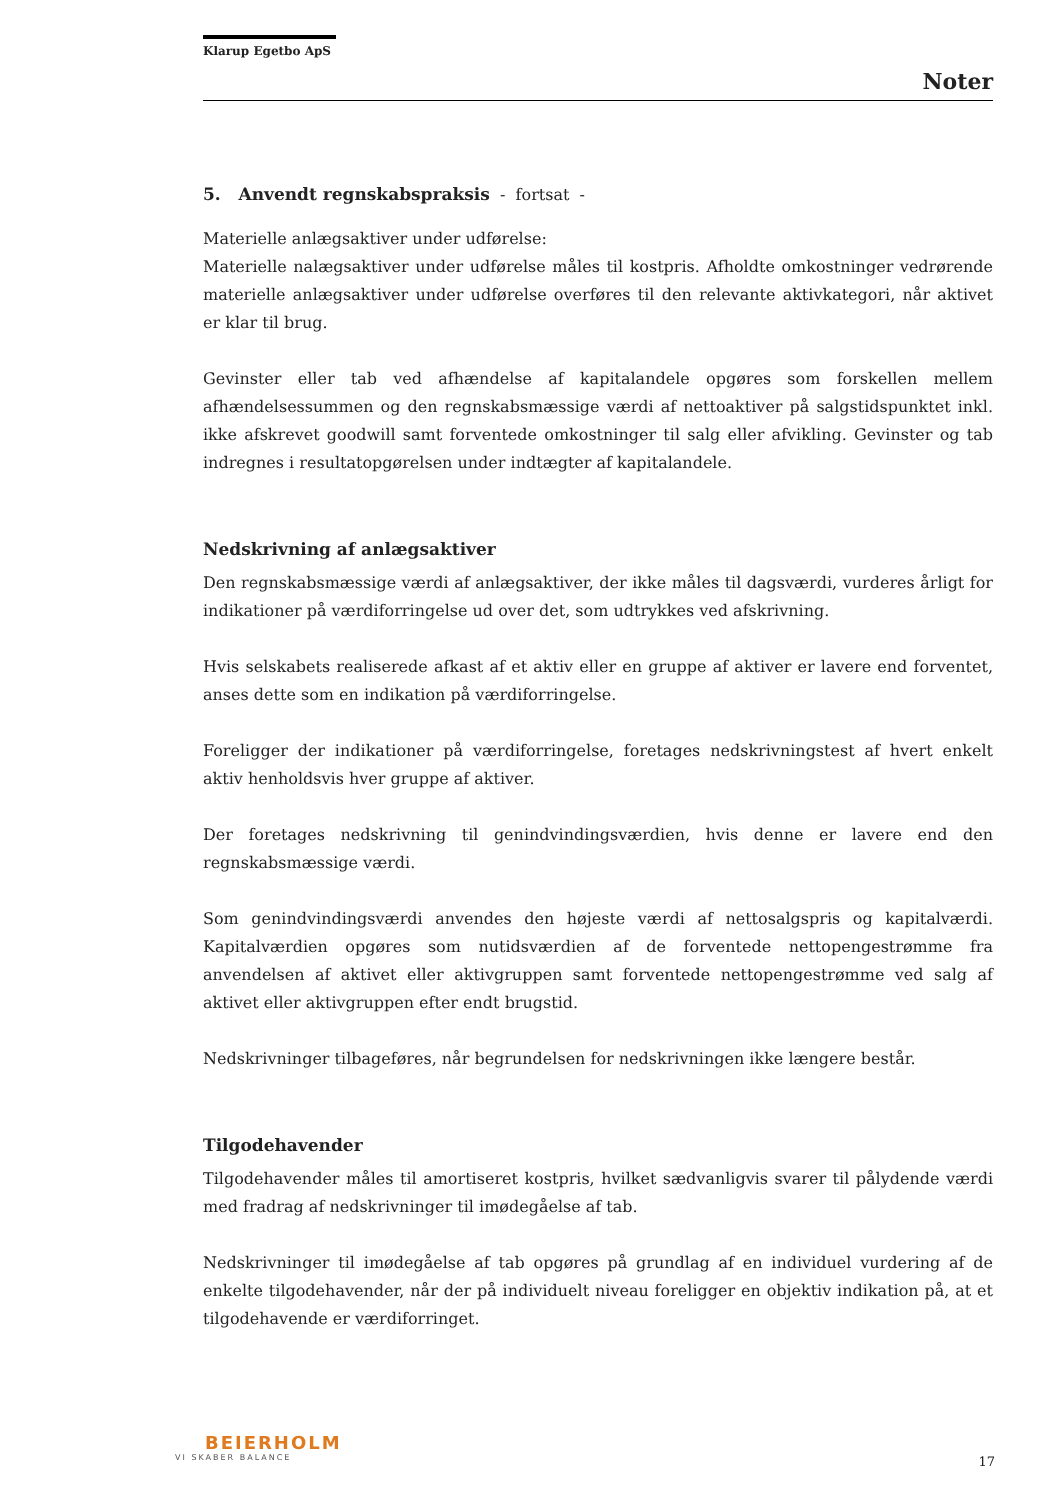Klarup Egetbo ApS
Noter
5. Anvendt regnskabspraksis - fortsat -
Materielle anlægsaktiver under udførelse:
Materielle nalægsaktiver under udførelse måles til kostpris. Afholdte omkostninger vedrørende materielle anlægsaktiver under udførelse overføres til den relevante aktivkategori, når aktivet er klar til brug.
Gevinster eller tab ved afhændelse af kapitalandele opgøres som forskellen mellem afhændelsessummen og den regnskabsmæssige værdi af nettoaktiver på salgstidspunktet inkl. ikke afskrevet goodwill samt forventede omkostninger til salg eller afvikling. Gevinster og tab indregnes i resultatopgørelsen under indtægter af kapitalandele.
Nedskrivning af anlægsaktiver
Den regnskabsmæssige værdi af anlægsaktiver, der ikke måles til dagsværdi, vurderes årligt for indikationer på værdiforringelse ud over det, som udtrykkes ved afskrivning.
Hvis selskabets realiserede afkast af et aktiv eller en gruppe af aktiver er lavere end forventet, anses dette som en indikation på værdiforringelse.
Foreligger der indikationer på værdiforringelse, foretages nedskrivningstest af hvert enkelt aktiv henholdsvis hver gruppe af aktiver.
Der foretages nedskrivning til genindvindingsværdien, hvis denne er lavere end den regnskabsmæssige værdi.
Som genindvindingsværdi anvendes den højeste værdi af nettosalgspris og kapitalværdi. Kapitalværdien opgøres som nutidsværdien af de forventede nettopengestrømme fra anvendelsen af aktivet eller aktivgruppen samt forventede nettopengestrømme ved salg af aktivet eller aktivgruppen efter endt brugstid.
Nedskrivninger tilbageføres, når begrundelsen for nedskrivningen ikke længere består.
Tilgodehavender
Tilgodehavender måles til amortiseret kostpris, hvilket sædvanligvis svarer til pålydende værdi med fradrag af nedskrivninger til imødegåelse af tab.
Nedskrivninger til imødegåelse af tab opgøres på grundlag af en individuel vurdering af de enkelte tilgodehavender, når der på individuelt niveau foreligger en objektiv indikation på, at et tilgodehavende er værdiforringet.
BEIERHOLM
VI SKABER BALANCE
17